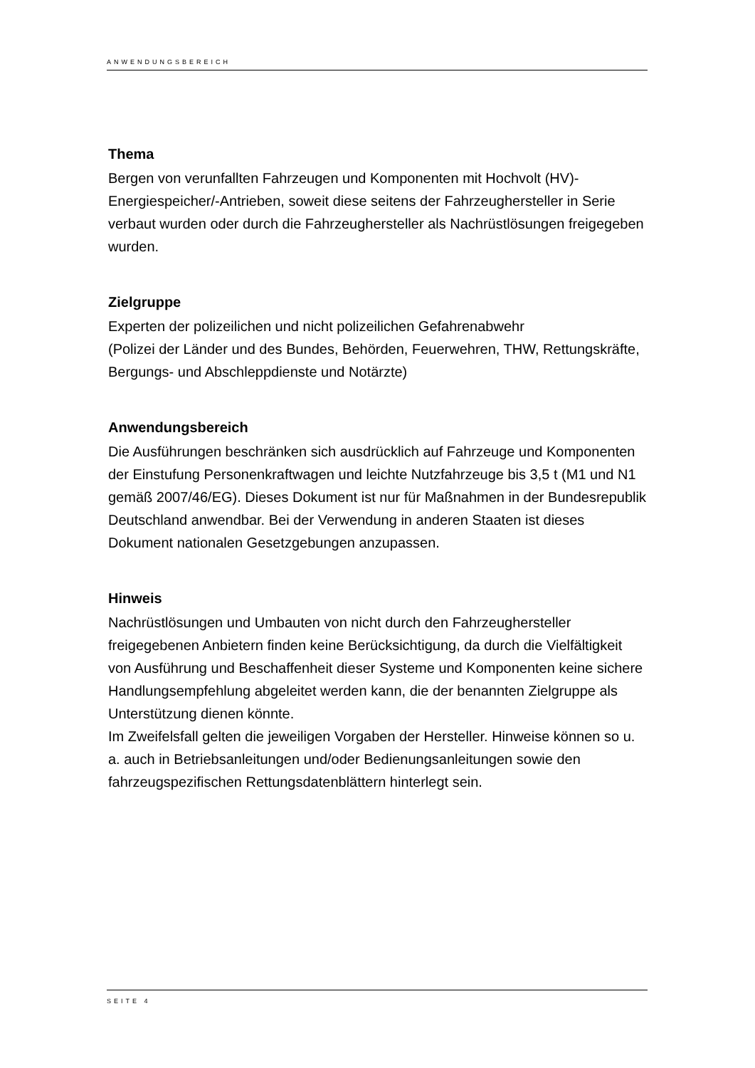ANWENDUNGSBEREICH
Thema
Bergen von verunfallten Fahrzeugen und Komponenten mit Hochvolt (HV)-Energiespeicher/-Antrieben, soweit diese seitens der Fahrzeughersteller in Serie verbaut wurden oder durch die Fahrzeughersteller als Nachrüstlösungen freigegeben wurden.
Zielgruppe
Experten der polizeilichen und nicht polizeilichen Gefahrenabwehr
(Polizei der Länder und des Bundes, Behörden, Feuerwehren, THW, Rettungskräfte, Bergungs- und Abschleppdienste und Notärzte)
Anwendungsbereich
Die Ausführungen beschränken sich ausdrücklich auf Fahrzeuge und Komponenten der Einstufung Personenkraftwagen und leichte Nutzfahrzeuge bis 3,5 t (M1 und N1 gemäß 2007/46/EG). Dieses Dokument ist nur für Maßnahmen in der Bundesrepublik Deutschland anwendbar. Bei der Verwendung in anderen Staaten ist dieses Dokument nationalen Gesetzgebungen anzupassen.
Hinweis
Nachrüstlösungen und Umbauten von nicht durch den Fahrzeughersteller freigegebenen Anbietern finden keine Berücksichtigung, da durch die Vielfältigkeit von Ausführung und Beschaffenheit dieser Systeme und Komponenten keine sichere Handlungsempfehlung abgeleitet werden kann, die der benannten Zielgruppe als Unterstützung dienen könnte.
Im Zweifelsfall gelten die jeweiligen Vorgaben der Hersteller. Hinweise können so u. a. auch in Betriebsanleitungen und/oder Bedienungsanleitungen sowie den fahrzeugspezifischen Rettungsdatenblättern hinterlegt sein.
SEITE 4